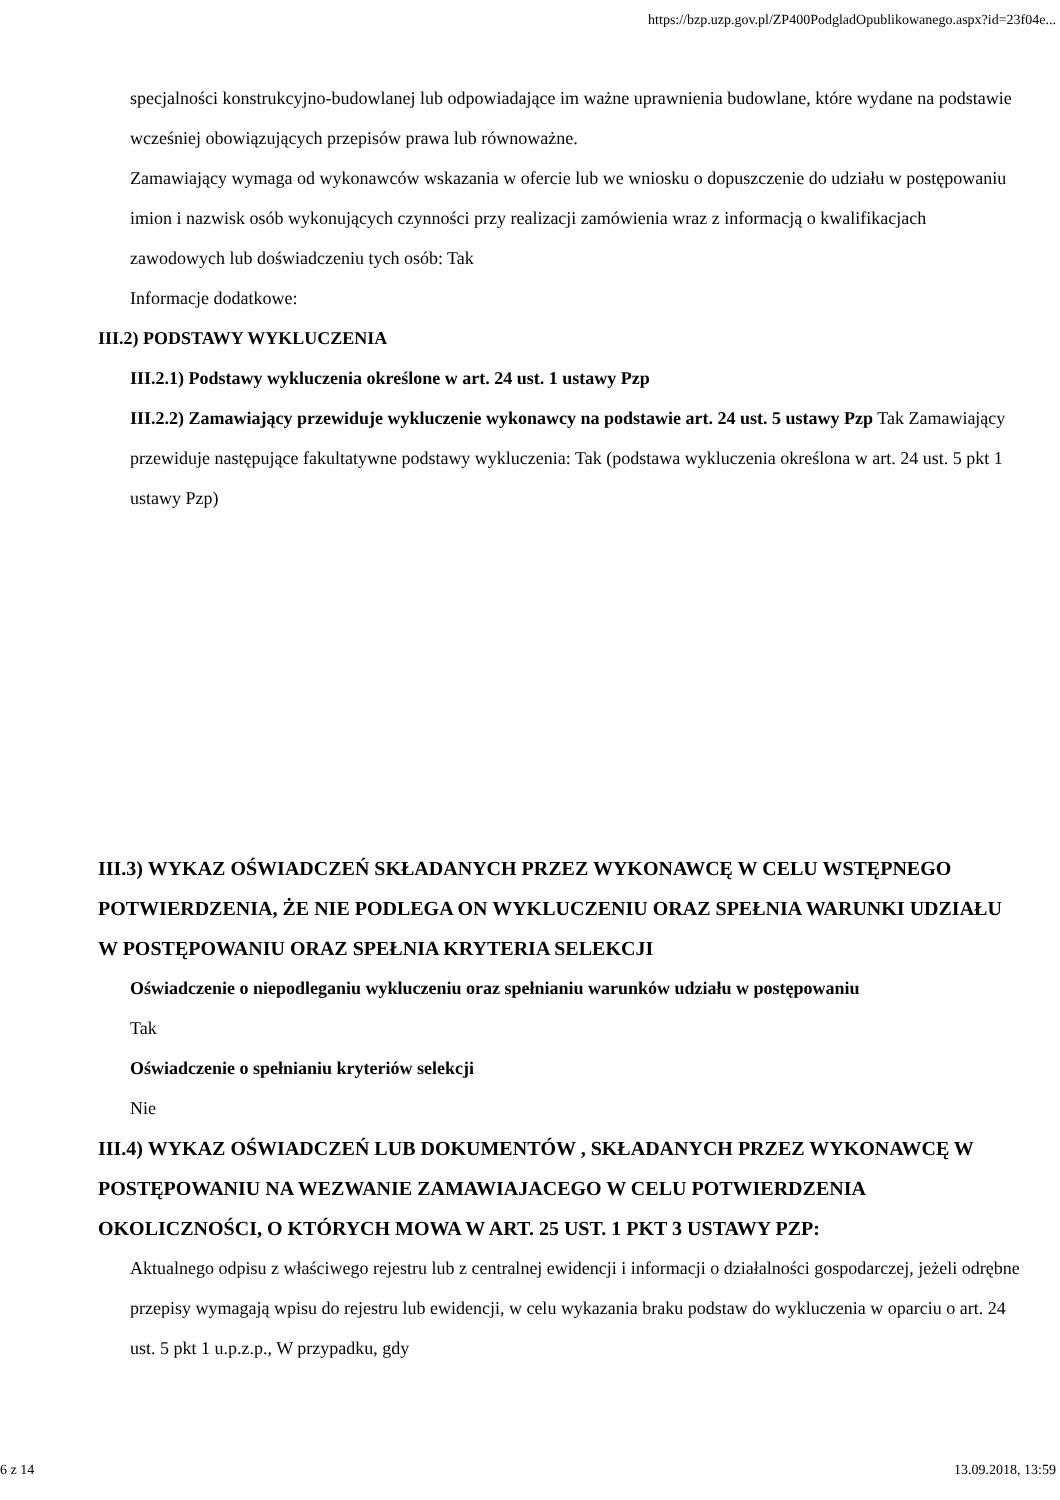https://bzp.uzp.gov.pl/ZP400PodgladOpublikowanego.aspx?id=23f04e...
specjalności konstrukcyjno-budowlanej lub odpowiadające im ważne uprawnienia budowlane, które wydane na podstawie wcześniej obowiązujących przepisów prawa lub równoważne.
Zamawiający wymaga od wykonawców wskazania w ofercie lub we wniosku o dopuszczenie do udziału w postępowaniu imion i nazwisk osób wykonujących czynności przy realizacji zamówienia wraz z informacją o kwalifikacjach zawodowych lub doświadczeniu tych osób: Tak
Informacje dodatkowe:
III.2) PODSTAWY WYKLUCZENIA
III.2.1) Podstawy wykluczenia określone w art. 24 ust. 1 ustawy Pzp
III.2.2) Zamawiający przewiduje wykluczenie wykonawcy na podstawie art. 24 ust. 5 ustawy Pzp Tak Zamawiający przewiduje następujące fakultatywne podstawy wykluczenia: Tak (podstawa wykluczenia określona w art. 24 ust. 5 pkt 1 ustawy Pzp)
III.3) WYKAZ OŚWIADCZEŃ SKŁADANYCH PRZEZ WYKONAWCĘ W CELU WSTĘPNEGO POTWIERDZENIA, ŻE NIE PODLEGA ON WYKLUCZENIU ORAZ SPEŁNIA WARUNKI UDZIAŁU W POSTĘPOWANIU ORAZ SPEŁNIA KRYTERIA SELEKCJI
Oświadczenie o niepodleganiu wykluczeniu oraz spełnianiu warunków udziału w postępowaniu
Tak
Oświadczenie o spełnianiu kryteriów selekcji
Nie
III.4) WYKAZ OŚWIADCZEŃ LUB DOKUMENTÓW , SKŁADANYCH PRZEZ WYKONAWCĘ W POSTĘPOWANIU NA WEZWANIE ZAMAWIAJACEGO W CELU POTWIERDZENIA OKOLICZNOŚCI, O KTÓRYCH MOWA W ART. 25 UST. 1 PKT 3 USTAWY PZP:
Aktualnego odpisu z właściwego rejestru lub z centralnej ewidencji i informacji o działalności gospodarczej, jeżeli odrębne przepisy wymagają wpisu do rejestru lub ewidencji, w celu wykazania braku podstaw do wykluczenia w oparciu o art. 24 ust. 5 pkt 1 u.p.z.p., W przypadku, gdy
6 z 14 13.09.2018, 13:59